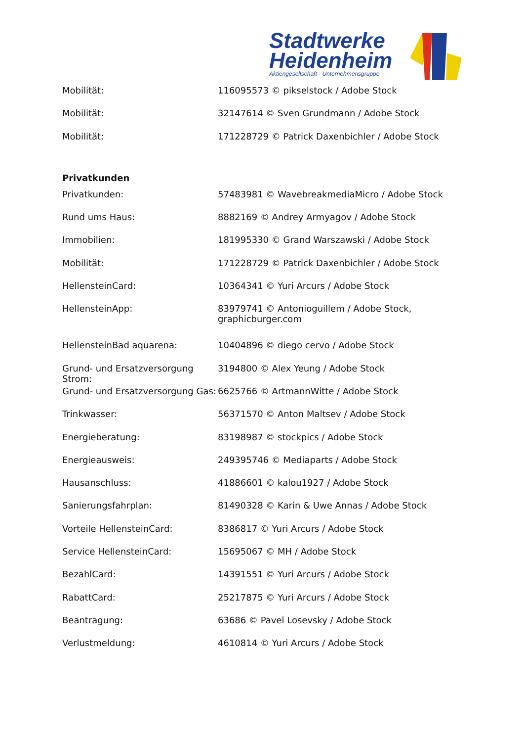Stadtwerke
Heidenheim
Aktiengesellschaft · Unternehmensgruppe
| Mobilität: | 116095573 © pikselstock / Adobe Stock |
| Mobilität: | 32147614 © Sven Grundmann / Adobe Stock |
| Mobilität: | 171228729 © Patrick Daxenbichler / Adobe Stock |
Privatkunden
| Privatkunden: | 57483981 © WavebreakmediaMicro / Adobe Stock |
| Rund ums Haus: | 8882169 © Andrey Armyagov / Adobe Stock |
| Immobilien: | 181995330 © Grand Warszawski / Adobe Stock |
| Mobilität: | 171228729 © Patrick Daxenbichler / Adobe Stock |
| HellensteinCard: | 10364341 © Yuri Arcurs / Adobe Stock |
| HellensteinApp: | 83979741 © Antonioguillem / Adobe Stock, graphicburger.com |
| HellensteinBad aquarena: | 10404896 © diego cervo / Adobe Stock |
| Grund- und Ersatzversorgung Strom: | 3194800 © Alex Yeung / Adobe Stock |
| Grund- und Ersatzversorgung Gas: | 6625766 © ArtmannWitte / Adobe Stock |
| Trinkwasser: | 56371570 © Anton Maltsev / Adobe Stock |
| Energieberatung: | 83198987 © stockpics / Adobe Stock |
| Energieausweis: | 249395746 © Mediaparts / Adobe Stock |
| Hausanschluss: | 41886601 © kalou1927 / Adobe Stock |
| Sanierungsfahrplan: | 81490328 © Karin & Uwe Annas / Adobe Stock |
| Vorteile HellensteinCard: | 8386817 © Yuri Arcurs / Adobe Stock |
| Service HellensteinCard: | 15695067 © MH / Adobe Stock |
| BezahlCard: | 14391551 © Yuri Arcurs / Adobe Stock |
| RabattCard: | 25217875 © Yuri Arcurs / Adobe Stock |
| Beantragung: | 63686 © Pavel Losevsky / Adobe Stock |
| Verlustmeldung: | 4610814 © Yuri Arcurs / Adobe Stock |